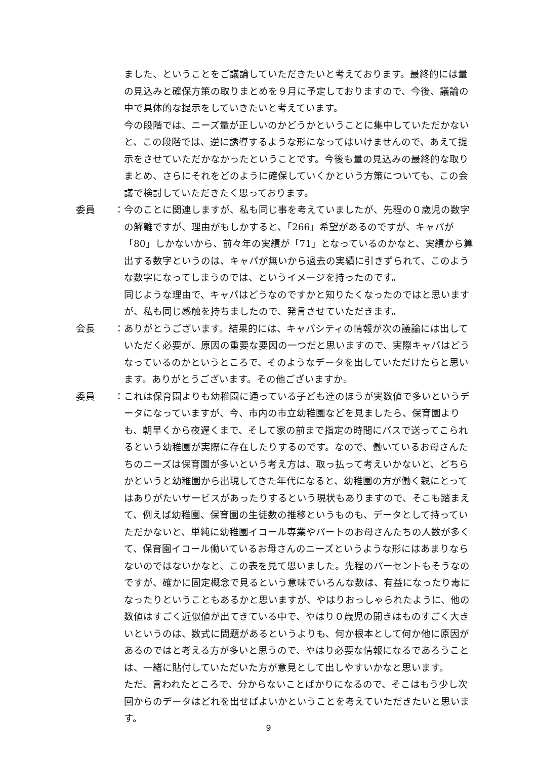ました、ということをご議論していただきたいと考えております。最終的には量の見込みと確保方策の取りまとめを９月に予定しておりますので、今後、議論の中で具体的な提示をしていきたいと考えています。
今の段階では、ニーズ量が正しいのかどうかということに集中していただかないと、この段階では、逆に誘導するような形になってはいけませんので、あえて提示をさせていただかなかったということです。今後も量の見込みの最終的な取りまとめ、さらにそれをどのように確保していくかという方策についても、この会議で検討していただきたく思っております。
委員　　： 今のことに関連しますが、私も同じ事を考えていましたが、先程の０歳児の数字の解離ですが、理由がもしかすると、「266」希望があるのですが、キャパが「80」しかないから、前々年の実績が「71」となっているのかなと、実績から算出する数字というのは、キャパが無いから過去の実績に引きずられて、このような数字になってしまうのでは、というイメージを持ったのです。
同じような理由で、キャパはどうなのですかと知りたくなったのではと思いますが、私も同じ感触を持ちましたので、発言させていただきます。
会長　　： ありがとうございます。結果的には、キャパシティの情報が次の議論には出していただく必要が、原因の重要な要因の一つだと思いますので、実際キャパはどうなっているのかというところで、そのようなデータを出していただけたらと思います。ありがとうございます。その他ございますか。
委員　　： これは保育園よりも幼稚園に通っている子ども達のほうが実数値で多いというデータになっていますが、今、市内の市立幼稚園などを見ましたら、保育園よりも、朝早くから夜遅くまで、そして家の前まで指定の時間にバスで送ってこられるという幼稚園が実際に存在したりするのです。なので、働いているお母さんたちのニーズは保育園が多いという考え方は、取っ払って考えいかないと、どちらかというと幼稚園から出現してきた年代になると、幼稚園の方が働く親にとってはありがたいサービスがあったりするという現状もありますので、そこも踏まえて、例えば幼稚園、保育園の生徒数の推移というものも、データとして持っていただかないと、単純に幼稚園イコール専業やパートのお母さんたちの人数が多くて、保育園イコール働いているお母さんのニーズというような形にはあまりならないのではないかなと、この表を見て思いました。先程のパーセントもそうなのですが、確かに固定概念で見るという意味でいろんな数は、有益になったり毒になったりということもあるかと思いますが、やはりおっしゃられたように、他の数値はすごく近似値が出てきている中で、やはり０歳児の開きはものすごく大きいというのは、数式に問題があるというよりも、何か根本として何か他に原因があるのではと考える方が多いと思うので、やはり必要な情報になるであろうことは、一緒に貼付していただいた方が意見として出しやすいかなと思います。
ただ、言われたところで、分からないことばかりになるので、そこはもう少し次回からのデータはどれを出せばよいかということを考えていただきたいと思います。
9